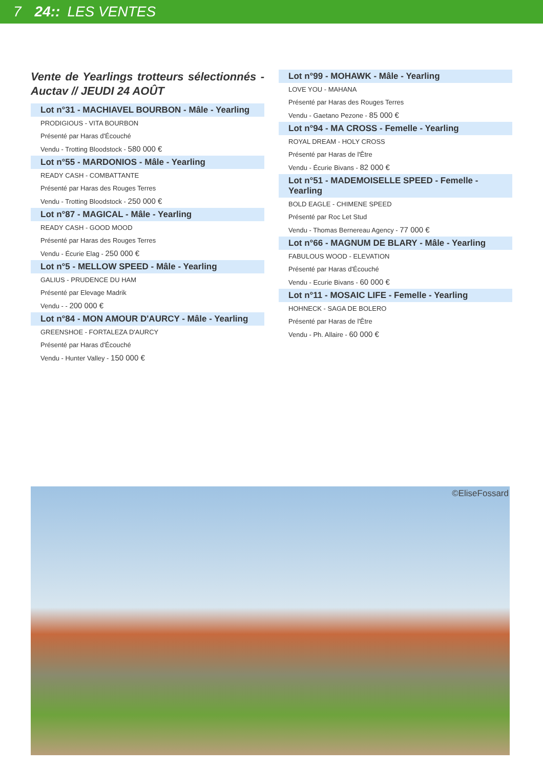7 24:: LES VENTES
Vente de Yearlings trotteurs sélectionnés - Auctav // JEUDI 24 AOÛT
Lot n°31 - MACHIAVEL BOURBON - Mâle - Yearling
PRODIGIOUS - VITA BOURBON
Présenté par Haras d'Écouché
Vendu - Trotting Bloodstock - 580 000 €
Lot n°55 - MARDONIOS - Mâle - Yearling
READY CASH - COMBATTANTE
Présenté par Haras des Rouges Terres
Vendu - Trotting Bloodstock - 250 000 €
Lot n°87 - MAGICAL - Mâle - Yearling
READY CASH - GOOD MOOD
Présenté par Haras des Rouges Terres
Vendu - Écurie Elag - 250 000 €
Lot n°5 - MELLOW SPEED - Mâle - Yearling
GALIUS - PRUDENCE DU HAM
Présenté par Elevage Madrik
Vendu - - 200 000 €
Lot n°84 - MON AMOUR D'AURCY - Mâle - Yearling
GREENSHOE - FORTALEZA D'AURCY
Présenté par Haras d'Écouché
Vendu - Hunter Valley - 150 000 €
Lot n°99 - MOHAWK - Mâle - Yearling
LOVE YOU - MAHANA
Présenté par Haras des Rouges Terres
Vendu - Gaetano Pezone - 85 000 €
Lot n°94 - MA CROSS - Femelle - Yearling
ROYAL DREAM - HOLY CROSS
Présenté par Haras de l'Être
Vendu - Écurie Bivans - 82 000 €
Lot n°51 - MADEMOISELLE SPEED - Femelle - Yearling
BOLD EAGLE - CHIMENE SPEED
Présenté par Roc Let Stud
Vendu - Thomas Bernereau Agency - 77 000 €
Lot n°66 - MAGNUM DE BLARY - Mâle - Yearling
FABULOUS WOOD - ELEVATION
Présenté par Haras d'Écouché
Vendu - Ecurie Bivans - 60 000 €
Lot n°11 - MOSAIC LIFE - Femelle - Yearling
HOHNECK - SAGA DE BOLERO
Présenté par Haras de l'Être
Vendu - Ph. Allaire - 60 000 €
©EliseFossard